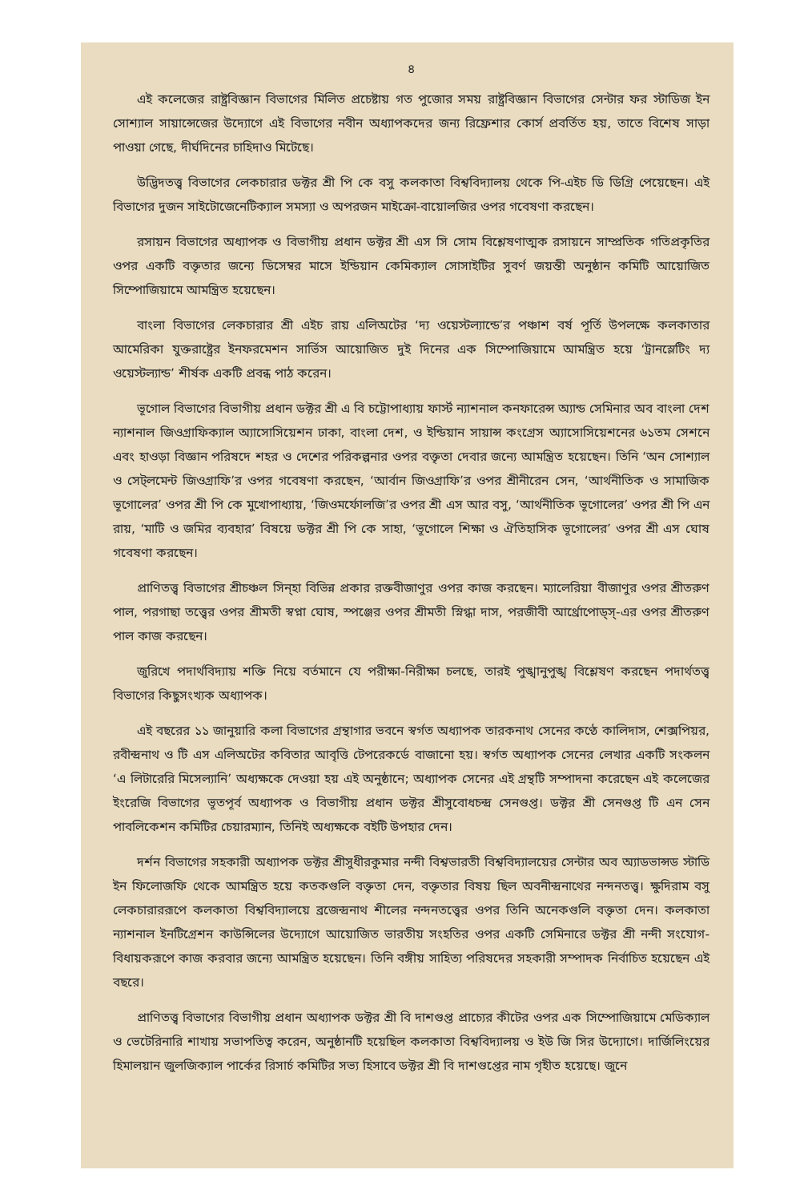৪
এই কলেজের রাষ্ট্রবিজ্ঞান বিভাগের মিলিত প্রচেষ্টায় গত পুজোর সময় রাষ্ট্রবিজ্ঞান বিভাগের সেন্টার ফর স্টাডিজ ইন সোশ্যাল সায়ান্সেজের উদ্যোগে এই বিভাগের নবীন অধ্যাপকদের জন্য রিফ্রেশার কোর্স প্রবর্তিত হয়, তাতে বিশেষ সাড়া পাওয়া গেছে, দীর্ঘদিনের চাহিদাও মিটেছে।
উদ্ভিদতত্ত্ব বিভাগের লেকচারার ডক্টর শ্রী পি কে বসু কলকাতা বিশ্ববিদ্যালয় থেকে পি-এইচ ডি ডিগ্রি পেয়েছেন। এই বিভাগের দুজন সাইটোজেনেটিক্যাল সমস্যা ও অপরজন মাইক্রো-বায়োলজির ওপর গবেষণা করছেন।
রসায়ন বিভাগের অধ্যাপক ও বিভাগীয় প্রধান ডক্টর শ্রী এস সি সোম বিশ্লেষণাত্মক রসায়নে সাম্প্রতিক গতিপ্রকৃতির ওপর একটি বক্তৃতার জন্যে ডিসেম্বর মাসে ইন্ডিয়ান কেমিক্যাল সোসাইটির সুবর্ণ জয়ন্তী অনুষ্ঠান কমিটি আয়োজিত সিম্পোজিয়ামে আমন্ত্রিত হয়েছেন।
বাংলা বিভাগের লেকচারার শ্রী এইচ রায় এলিঅটের ‘দ্য ওয়েস্টল্যান্ডে’র পঞ্চাশ বর্ষ পূর্তি উপলক্ষে কলকাতার আমেরিকা যুক্তরাষ্ট্রের ইনফরমেশন সার্ভিস আয়োজিত দুই দিনের এক সিম্পোজিয়ামে আমন্ত্রিত হয়ে ‘ট্রানস্লেটিং দ্য ওয়েস্টল্যান্ড’ শীর্ষক একটি প্রবন্ধ পাঠ করেন।
ভূগোল বিভাগের বিভাগীয় প্রধান ডক্টর শ্রী এ বি চট্টোপাধ্যায় ফার্স্ট ন্যাশনাল কনফারেন্স অ্যান্ড সেমিনার অব বাংলা দেশ ন্যাশনাল জিওগ্রাফিক্যাল অ্যাসোসিয়েশন ঢাকা, বাংলা দেশ, ও ইন্ডিয়ান সায়ান্স কংগ্রেস অ্যাসোসিয়েশনের ৬১তম সেশনে এবং হাওড়া বিজ্ঞান পরিষদে শহর ও দেশের পরিকল্পনার ওপর বক্তৃতা দেবার জন্যে আমন্ত্রিত হয়েছেন। তিনি ‘অন সোশ্যাল ও সেট্‌লমেন্ট জিওগ্রাফি’র ওপর গবেষণা করছেন, ‘আর্বান জিওগ্রাফি’র ওপর শ্রীনীরেন সেন, ‘আর্থনীতিক ও সামাজিক ভূগোলের’ ওপর শ্রী পি কে মুখোপাধ্যায়, ‘জিওমর্ফোলজি’র ওপর শ্রী এস আর বসু, ‘আর্থনীতিক ভূগোলের’ ওপর শ্রী পি এন রায়, ‘মাটি ও জমির ব্যবহার’ বিষয়ে ডক্টর শ্রী পি কে সাহা, ‘ভূগোলে শিক্ষা ও ঐতিহাসিক ভূগোলের’ ওপর শ্রী এস ঘোষ গবেষণা করছেন।
প্রাণিতত্ত্ব বিভাগের শ্রীচঞ্চল সিন্‌হা বিভিন্ন প্রকার রক্তবীজাণুর ওপর কাজ করছেন। ম্যালেরিয়া বীজাণুর ওপর শ্রীতরুণ পাল, পরগাছা তত্ত্বের ওপর শ্রীমতী স্বপ্না ঘোষ, স্পঞ্জের ওপর শ্রীমতী স্নিগ্ধা দাস, পরজীবী আর্থ্রোপোড্‌স্‌-এর ওপর শ্রীতরুণ পাল কাজ করছেন।
জুরিখে পদার্থবিদ্যায় শক্তি নিয়ে বর্তমানে যে পরীক্ষা-নিরীক্ষা চলছে, তারই পুঙ্খানুপুঙ্খ বিশ্লেষণ করছেন পদার্থতত্ত্ব বিভাগের কিছুসংখ্যক অধ্যাপক।
এই বছরের ১১ জানুয়ারি কলা বিভাগের গ্রন্থাগার ভবনে স্বর্গত অধ্যাপক তারকনাথ সেনের কণ্ঠে কালিদাস, শেক্সপিয়র, রবীন্দ্রনাথ ও টি এস এলিঅটের কবিতার আবৃত্তি টেপরেকর্ডে বাজানো হয়। স্বর্গত অধ্যাপক সেনের লেখার একটি সংকলন ‘এ লিটারেরি মিসেল্যানি’ অধ্যক্ষকে দেওয়া হয় এই অনুষ্ঠানে; অধ্যাপক সেনের এই গ্রন্থটি সম্পাদনা করেছেন এই কলেজের ইংরেজি বিভাগের ভূতপূর্ব অধ্যাপক ও বিভাগীয় প্রধান ডক্টর শ্রীসুবোধচন্দ্র সেনগুপ্ত। ডক্টর শ্রী সেনগুপ্ত টি এন সেন পাবলিকেশন কমিটির চেয়ারম্যান, তিনিই অধ্যক্ষকে বইটি উপহার দেন।
দর্শন বিভাগের সহকারী অধ্যাপক ডক্টর শ্রীসুধীরকুমার নন্দী বিশ্বভারতী বিশ্ববিদ্যালয়ের সেন্টার অব অ্যাডভান্সড স্টাডি ইন ফিলোজফি থেকে আমন্ত্রিত হয়ে কতকগুলি বক্তৃতা দেন, বক্তৃতার বিষয় ছিল অবনীন্দ্রনাথের নন্দনতত্ত্ব। ক্ষুদিরাম বসু লেকচারাররূপে কলকাতা বিশ্ববিদ্যালয়ে ব্রজেন্দ্রনাথ শীলের নন্দনতত্ত্বের ওপর তিনি অনেকগুলি বক্তৃতা দেন। কলকাতা ন্যাশনাল ইনটিগ্রেশন কাউন্সিলের উদ্যোগে আয়োজিত ভারতীয় সংহতির ওপর একটি সেমিনারে ডক্টর শ্রী নন্দী সংযোগ-বিধায়করূপে কাজ করবার জন্যে আমন্ত্রিত হয়েছেন। তিনি বঙ্গীয় সাহিত্য পরিষদের সহকারী সম্পাদক নির্বাচিত হয়েছেন এই বছরে।
প্রাণিতত্ত্ব বিভাগের বিভাগীয় প্রধান অধ্যাপক ডক্টর শ্রী বি দাশগুপ্ত প্রাচ্যের কীটের ওপর এক সিম্পোজিয়ামে মেডিক্যাল ও ভেটেরিনারি শাখায় সভাপতিত্ব করেন, অনুষ্ঠানটি হয়েছিল কলকাতা বিশ্ববিদ্যালয় ও ইউ জি সির উদ্যোগে। দার্জিলিংয়ের হিমালয়ান জুলজিক্যাল পার্কের রিসার্চ কমিটির সভ্য হিসাবে ডক্টর শ্রী বি দাশগুপ্তের নাম গৃহীত হয়েছে। জুনে